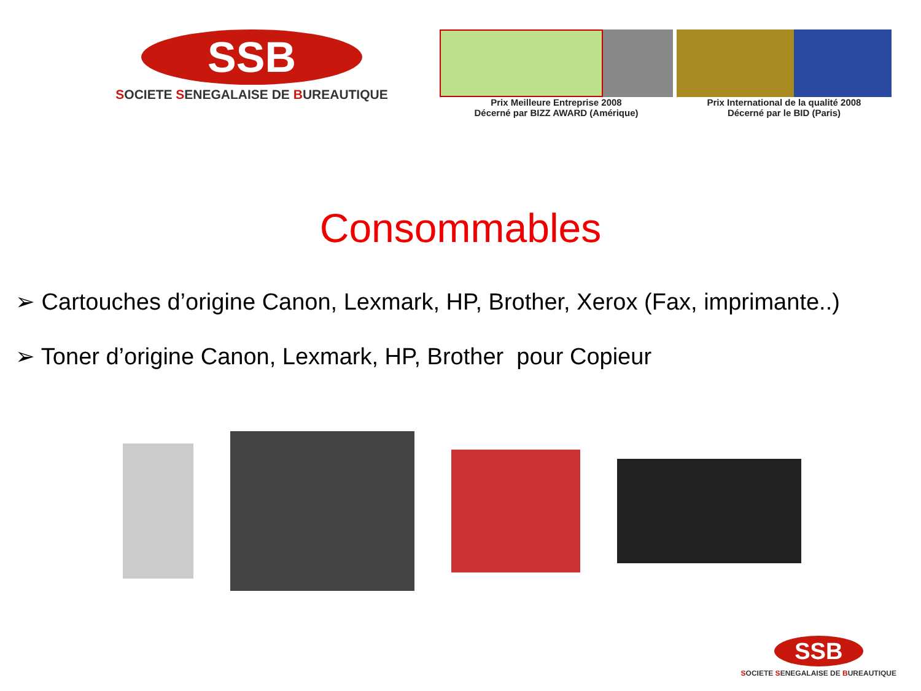SSB
SOCIETE SENEGALAISE DE BUREAUTIQUE
Prix Meilleure Entreprise 2008
Décerné par BIZZ AWARD (Amérique)
Prix International de la qualité 2008
Décerné par le BID (Paris)
Consommables
➢ Cartouches d’origine Canon, Lexmark, HP, Brother, Xerox (Fax, imprimante..)
➢ Toner d’origine Canon, Lexmark, HP, Brother pour Copieur
SSB
SOCIETE SENEGALAISE DE BUREAUTIQUE